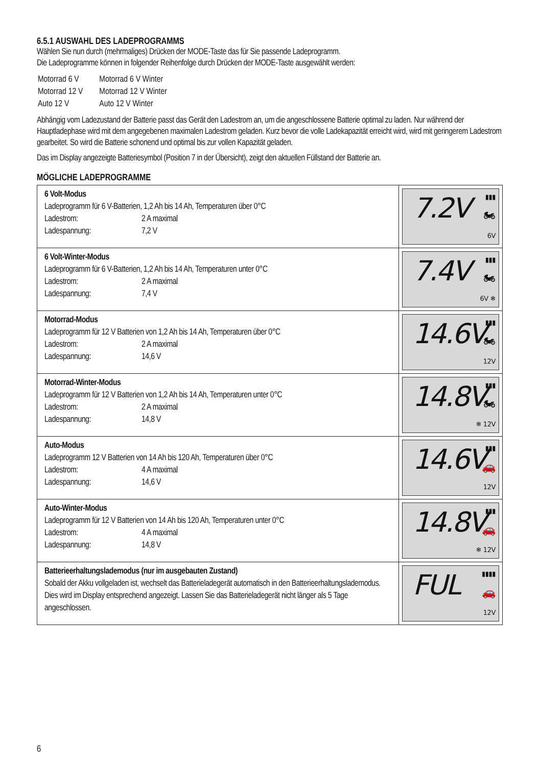6.5.1 AUSWAHL DES LADEPROGRAMMS
Wählen Sie nun durch (mehrmaliges) Drücken der MODE-Taste das für Sie passende Ladeprogramm.
Die Ladeprogramme können in folgender Reihenfolge durch Drücken der MODE-Taste ausgewählt werden:
| Motorrad 6 V | Motorrad 6 V Winter |
| Motorrad 12 V | Motorrad 12 V Winter |
| Auto 12 V | Auto 12 V Winter |
Abhängig vom Ladezustand der Batterie passt das Gerät den Ladestrom an, um die angeschlossene Batterie optimal zu laden. Nur während der Hauptladephase wird mit dem angegebenen maximalen Ladestrom geladen. Kurz bevor die volle Ladekapazität erreicht wird, wird mit geringerem Ladestrom gearbeitet. So wird die Batterie schonend und optimal bis zur vollen Kapazität geladen.
Das im Display angezeigte Batteriesymbol (Position 7 in der Übersicht), zeigt den aktuellen Füllstand der Batterie an.
MÖGLICHE LADEPROGRAMME
| 6 Volt-Modus Ladeprogramm für 6 V-Batterien, 1,2 Ah bis 14 Ah, Temperaturen über 0°C Ladestrom: 2 A maximal Ladespannung: 7,2 V | ▮▮▮ 7.2V 🏍 6V |
| 6 Volt-Winter-Modus Ladeprogramm für 6 V-Batterien, 1,2 Ah bis 14 Ah, Temperaturen unter 0°C Ladestrom: 2 A maximal Ladespannung: 7,4 V | ▮▮▮ 7.4V 🏍 6V ❄ |
| Motorrad-Modus Ladeprogramm für 12 V Batterien von 1,2 Ah bis 14 Ah, Temperaturen über 0°C Ladestrom: 2 A maximal Ladespannung: 14,6 V | ▮▮▮ 14.6V 🏍 12V |
| Motorrad-Winter-Modus Ladeprogramm für 12 V Batterien von 1,2 Ah bis 14 Ah, Temperaturen unter 0°C Ladestrom: 2 A maximal Ladespannung: 14,8 V | ▮▮▮ 14.8V 🏍 ❄ 12V |
| Auto-Modus Ladeprogramm 12 V Batterien von 14 Ah bis 120 Ah, Temperaturen über 0°C Ladestrom: 4 A maximal Ladespannung: 14,6 V | ▮▮▮ 14.6V 🚗 12V |
| Auto-Winter-Modus Ladeprogramm für 12 V Batterien von 14 Ah bis 120 Ah, Temperaturen unter 0°C Ladestrom: 4 A maximal Ladespannung: 14,8 V | ▮▮▮ 14.8V 🚗 ❄ 12V |
| Batterieerhaltungslademodus (nur im ausgebauten Zustand) Sobald der Akku vollgeladen ist, wechselt das Batterieladegerät automatisch in den Batterieerhaltungslademodus. Dies wird im Display entsprechend angezeigt. Lassen Sie das Batterieladegerät nicht länger als 5 Tage angeschlossen. | ▮▮▮▮ FUL 🚗 12V |
6